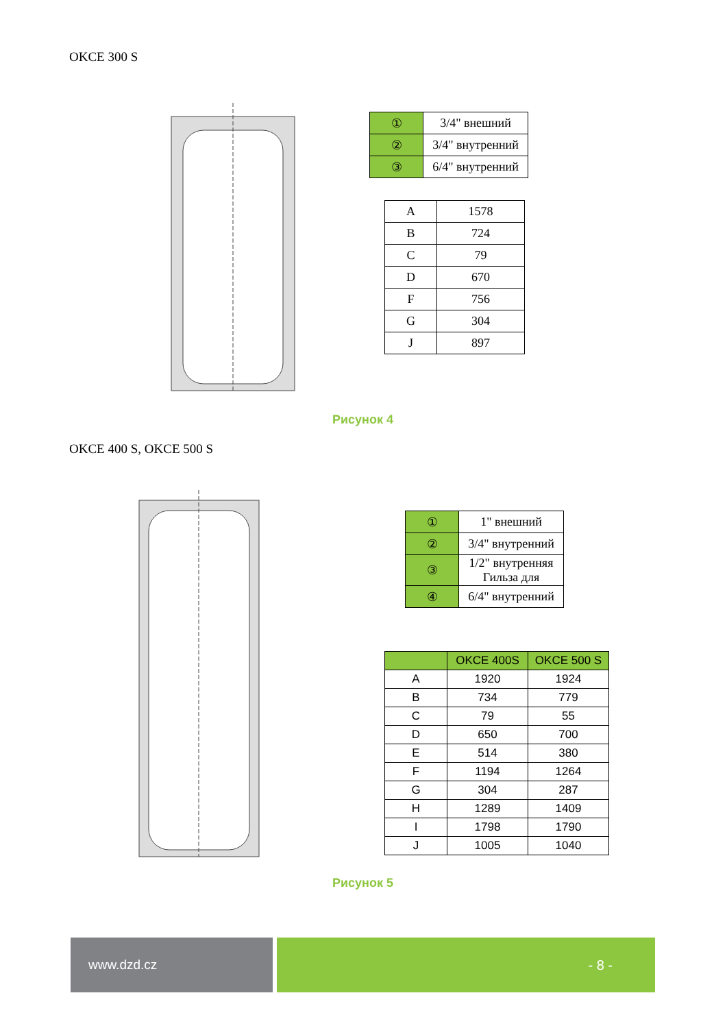OKCE 300 S
| ① | 3/4" внешний |
| ② | 3/4" внутренний |
| ③ | 6/4" внутренний |
| A | 1578 |
| B | 724 |
| C | 79 |
| D | 670 |
| F | 756 |
| G | 304 |
| J | 897 |
Рисунок 4
OKCE 400 S, OKCE 500 S
| ① | 1" внешний |
| ② | 3/4" внутренний |
| ③ | 1/2" внутренняя Гильза для |
| ④ | 6/4" внутренний |
| | OKCE 400S | OKCE 500 S |
| --- | --- | --- |
| A | 1920 | 1924 |
| B | 734 | 779 |
| C | 79 | 55 |
| D | 650 | 700 |
| E | 514 | 380 |
| F | 1194 | 1264 |
| G | 304 | 287 |
| H | 1289 | 1409 |
| I | 1798 | 1790 |
| J | 1005 | 1040 |
Рисунок 5
www.dzd.cz - 8 -